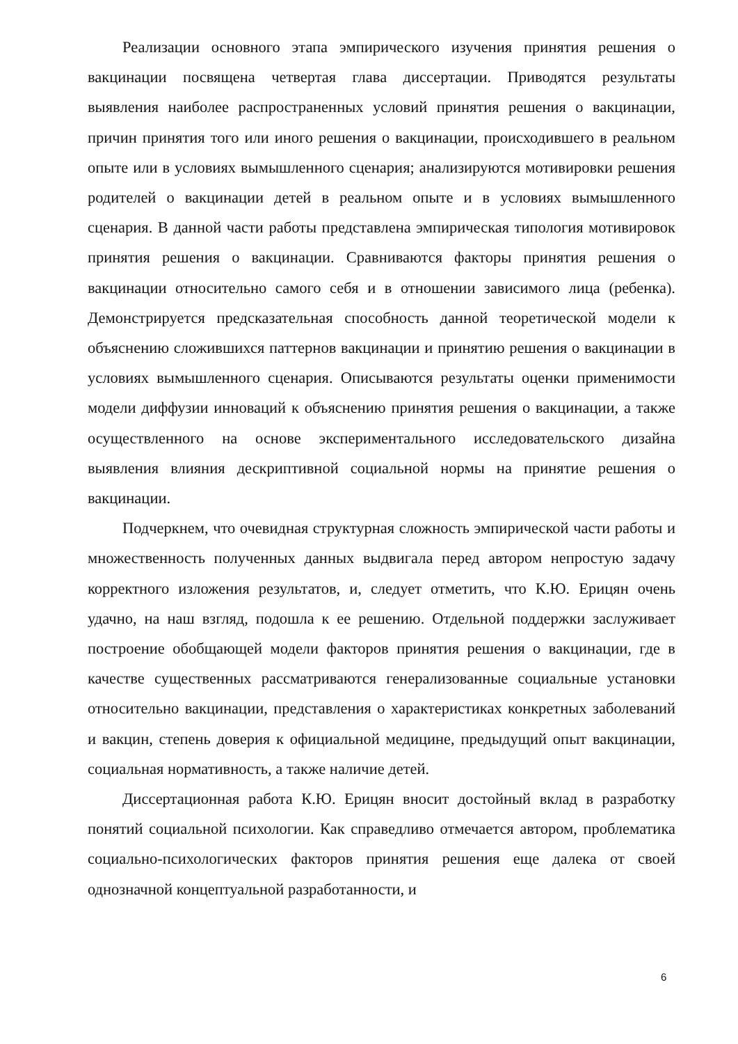Реализации основного этапа эмпирического изучения принятия решения о вакцинации посвящена четвертая глава диссертации. Приводятся результаты выявления наиболее распространенных условий принятия решения о вакцинации, причин принятия того или иного решения о вакцинации, происходившего в реальном опыте или в условиях вымышленного сценария; анализируются мотивировки решения родителей о вакцинации детей в реальном опыте и в условиях вымышленного сценария. В данной части работы представлена эмпирическая типология мотивировок принятия решения о вакцинации. Сравниваются факторы принятия решения о вакцинации относительно самого себя и в отношении зависимого лица (ребенка). Демонстрируется предсказательная способность данной теоретической модели к объяснению сложившихся паттернов вакцинации и принятию решения о вакцинации в условиях вымышленного сценария. Описываются результаты оценки применимости модели диффузии инноваций к объяснению принятия решения о вакцинации, а также осуществленного на основе экспериментального исследовательского дизайна выявления влияния дескриптивной социальной нормы на принятие решения о вакцинации.
Подчеркнем, что очевидная структурная сложность эмпирической части работы и множественность полученных данных выдвигала перед автором непростую задачу корректного изложения результатов, и, следует отметить, что К.Ю. Ерицян очень удачно, на наш взгляд, подошла к ее решению. Отдельной поддержки заслуживает построение обобщающей модели факторов принятия решения о вакцинации, где в качестве существенных рассматриваются генерализованные социальные установки относительно вакцинации, представления о характеристиках конкретных заболеваний и вакцин, степень доверия к официальной медицине, предыдущий опыт вакцинации, социальная нормативность, а также наличие детей.
Диссертационная работа К.Ю. Ерицян вносит достойный вклад в разработку понятий социальной психологии. Как справедливо отмечается автором, проблематика социально-психологических факторов принятия решения еще далека от своей однозначной концептуальной разработанности, и
6